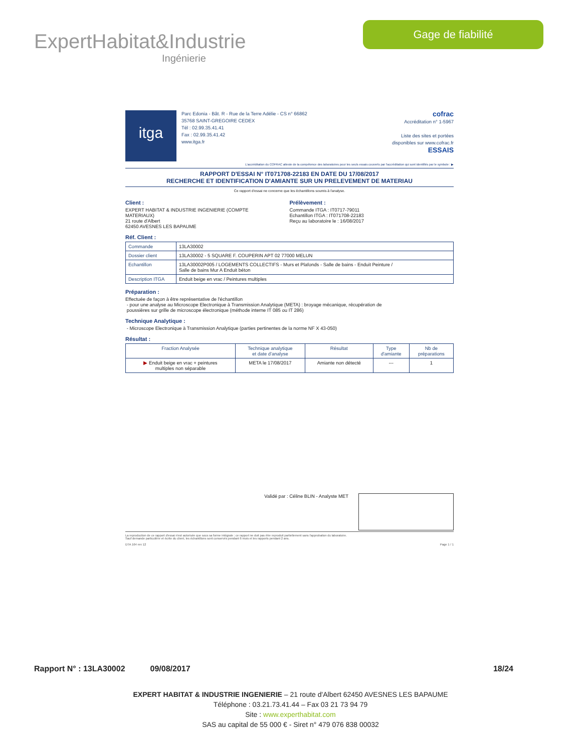ExpertHabitat&Industrie
Ingénierie
Gage de fiabilité
itga
Parc Edonia - Bât. R - Rue de la Terre Adélie - CS n° 66862
35768 SAINT-GREGOIRE CEDEX
Tél : 02.99.35.41.41
Fax : 02.99.35.41.42
www.itga.fr
cofrac
Accréditation n° 1-5967
Liste des sites et portées
disponibles sur www.cofrac.fr
ESSAIS
L'accréditation du COFRAC atteste de la compétence des laboratoires pour les seuls essais couverts par l'accréditation qui sont identifiés par le symbole : ▶
RAPPORT D'ESSAI N° IT071708-22183 EN DATE DU 17/08/2017
RECHERCHE ET IDENTIFICATION D'AMIANTE SUR UN PRELEVEMENT DE MATERIAU
Ce rapport d'essai ne concerne que les échantillons soumis à l'analyse.
Client :
EXPERT HABITAT & INDUSTRIE INGENIERIE (COMPTE
MATERIAUX)
21 route d'Albert
62450 AVESNES LES BAPAUME
Prélèvement :
Commande ITGA : IT0717-79011
Echantillon ITGA : IT071708-22183
Reçu au laboratoire le : 16/08/2017
Réf. Client :
| Commande | 13LA30002 |
| Dossier client | 13LA30002 - 5 SQUARE F. COUPERIN APT 02 77000 MELUN |
| Echantillon | 13LA30002P005 / LOGEMENTS COLLECTIFS - Murs et Plafonds - Salle de bains - Enduit Peinture / Salle de bains Mur A Enduit béton |
| Description ITGA | Enduit beige en vrac / Peintures multiples |
Préparation :
Effectuée de façon à être représentative de l'échantillon
- pour une analyse au Microscope Electronique à Transmission Analytique (META) : broyage mécanique, récupération de
poussières sur grille de microscope électronique (méthode interne IT 085 ou IT 286)
Technique Analytique :
- Microscope Electronique à Transmission Analytique (parties pertinentes de la norme NF X 43-050)
Résultat :
| Fraction Analysée | Technique analytique et date d'analyse | Résultat | Type d'amiante | Nb de préparations |
| --- | --- | --- | --- | --- |
| ▶ Enduit beige en vrac + peintures multiples non séparable | META le 17/08/2017 | Amiante non détecté | --- | 1 |
Validé par : Céline BLIN - Analyste MET
La reproduction de ce rapport d'essai n'est autorisée que sous sa forme intégrale ; ce rapport ne doit pas être reproduit partiellement sans l'approbation du laboratoire.
Sauf demande particulière et écrite du client, les échantillons sont conservés pendant 6 mois et les rapports pendant 2 ans.
DTA 164 rev 12 Page 1 / 1
Rapport N° : 13LA30002 09/08/2017 18/24
EXPERT HABITAT & INDUSTRIE INGENIERIE – 21 route d'Albert 62450 AVESNES LES BAPAUME
Téléphone : 03.21.73.41.44 – Fax 03 21 73 94 79
Site : www.experthabitat.com
SAS au capital de 55 000 € - Siret n° 479 076 838 00032